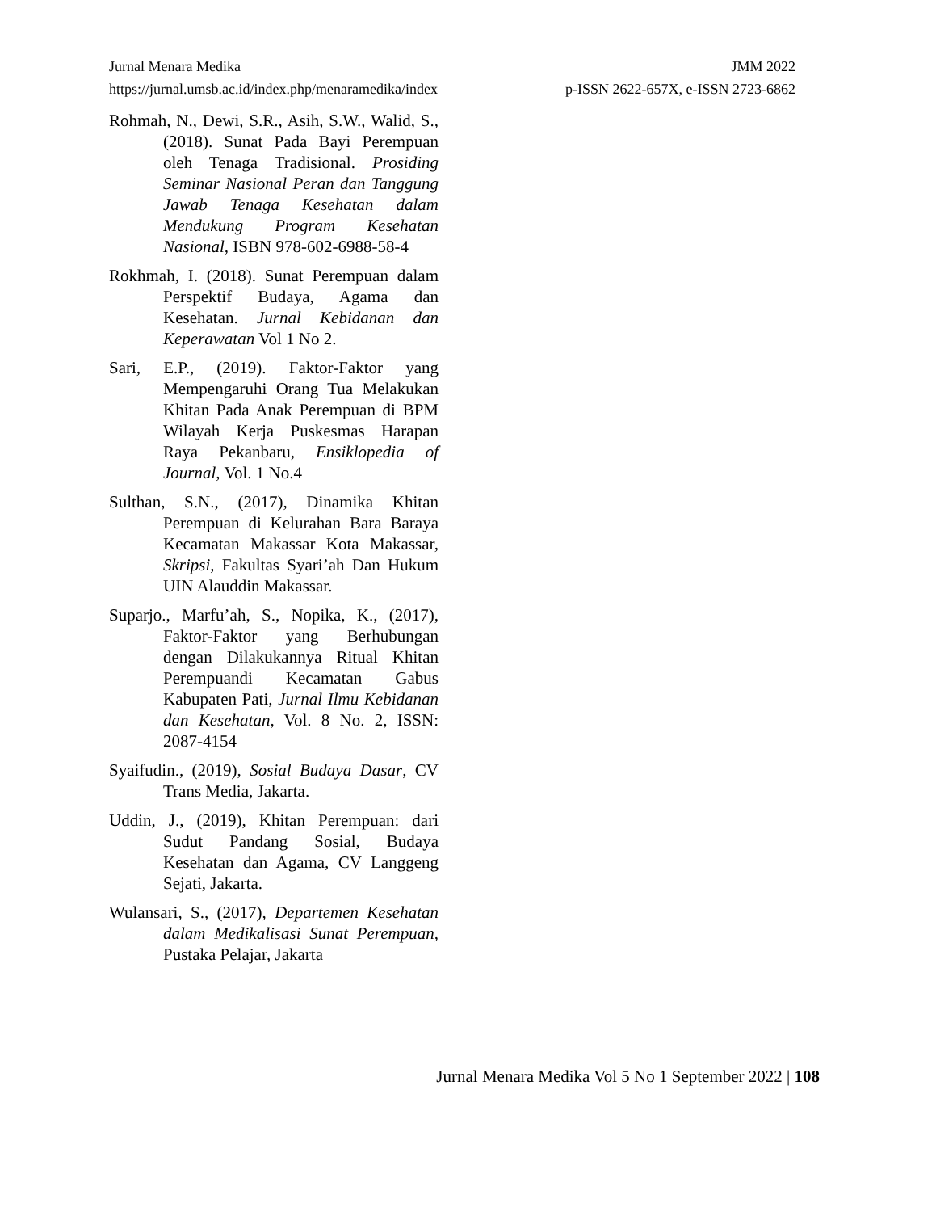Jurnal Menara Medika JMM 2022
https://jurnal.umsb.ac.id/index.php/menaramedika/index p-ISSN 2622-657X, e-ISSN 2723-6862
Rohmah, N., Dewi, S.R., Asih, S.W., Walid, S., (2018). Sunat Pada Bayi Perempuan oleh Tenaga Tradisional. Prosiding Seminar Nasional Peran dan Tanggung Jawab Tenaga Kesehatan dalam Mendukung Program Kesehatan Nasional, ISBN 978-602-6988-58-4
Rokhmah, I. (2018). Sunat Perempuan dalam Perspektif Budaya, Agama dan Kesehatan. Jurnal Kebidanan dan Keperawatan Vol 1 No 2.
Sari, E.P., (2019). Faktor-Faktor yang Mempengaruhi Orang Tua Melakukan Khitan Pada Anak Perempuan di BPM Wilayah Kerja Puskesmas Harapan Raya Pekanbaru, Ensiklopedia of Journal, Vol. 1 No.4
Sulthan, S.N., (2017), Dinamika Khitan Perempuan di Kelurahan Bara Baraya Kecamatan Makassar Kota Makassar, Skripsi, Fakultas Syari’ah Dan Hukum UIN Alauddin Makassar.
Suparjo., Marfu’ah, S., Nopika, K., (2017), Faktor-Faktor yang Berhubungan dengan Dilakukannya Ritual Khitan Perempuandi Kecamatan Gabus Kabupaten Pati, Jurnal Ilmu Kebidanan dan Kesehatan, Vol. 8 No. 2, ISSN: 2087-4154
Syaifudin., (2019), Sosial Budaya Dasar, CV Trans Media, Jakarta.
Uddin, J., (2019), Khitan Perempuan: dari Sudut Pandang Sosial, Budaya Kesehatan dan Agama, CV Langgeng Sejati, Jakarta.
Wulansari, S., (2017), Departemen Kesehatan dalam Medikalisasi Sunat Perempuan, Pustaka Pelajar, Jakarta
Jurnal Menara Medika Vol 5 No 1 September 2022 | 108